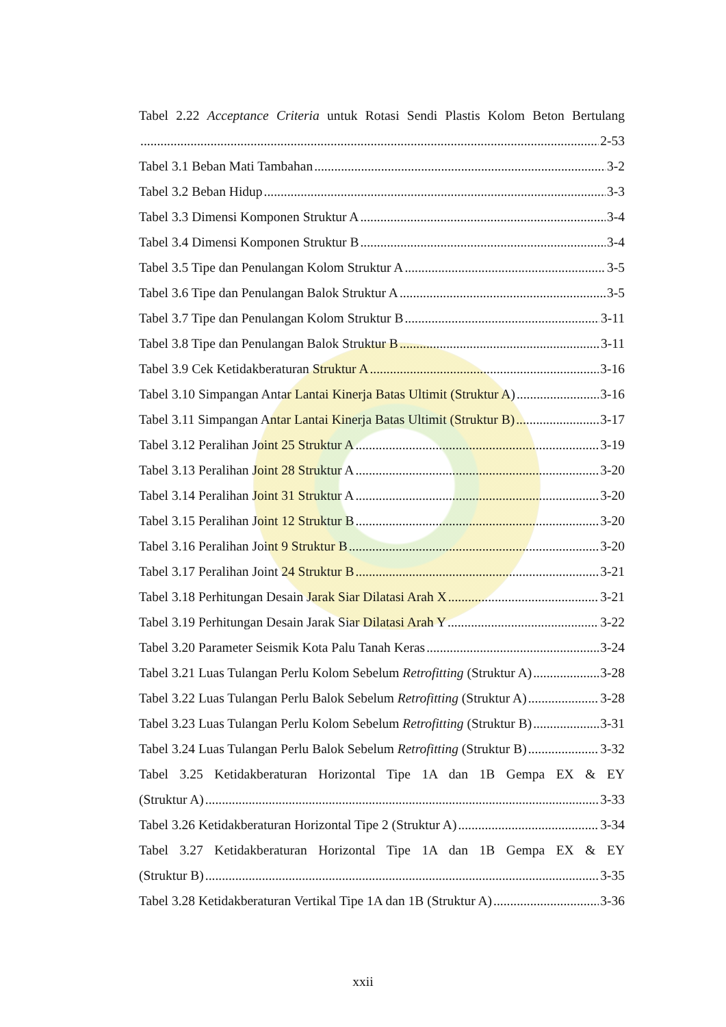Tabel 2.22 Acceptance Criteria untuk Rotasi Sendi Plastis Kolom Beton Bertulang
2-53
Tabel 3.1 Beban Mati Tambahan 3-2
Tabel 3.2 Beban Hidup 3-3
Tabel 3.3 Dimensi Komponen Struktur A 3-4
Tabel 3.4 Dimensi Komponen Struktur B 3-4
Tabel 3.5 Tipe dan Penulangan Kolom Struktur A 3-5
Tabel 3.6 Tipe dan Penulangan Balok Struktur A 3-5
Tabel 3.7 Tipe dan Penulangan Kolom Struktur B 3-11
Tabel 3.8 Tipe dan Penulangan Balok Struktur B 3-11
Tabel 3.9 Cek Ketidakberaturan Struktur A 3-16
Tabel 3.10 Simpangan Antar Lantai Kinerja Batas Ultimit (Struktur A) 3-16
Tabel 3.11 Simpangan Antar Lantai Kinerja Batas Ultimit (Struktur B) 3-17
Tabel 3.12 Peralihan Joint 25 Struktur A 3-19
Tabel 3.13 Peralihan Joint 28 Struktur A 3-20
Tabel 3.14 Peralihan Joint 31 Struktur A 3-20
Tabel 3.15 Peralihan Joint 12 Struktur B 3-20
Tabel 3.16 Peralihan Joint 9 Struktur B 3-20
Tabel 3.17 Peralihan Joint 24 Struktur B 3-21
Tabel 3.18 Perhitungan Desain Jarak Siar Dilatasi Arah X 3-21
Tabel 3.19 Perhitungan Desain Jarak Siar Dilatasi Arah Y 3-22
Tabel 3.20 Parameter Seismik Kota Palu Tanah Keras 3-24
Tabel 3.21 Luas Tulangan Perlu Kolom Sebelum Retrofitting (Struktur A) 3-28
Tabel 3.22 Luas Tulangan Perlu Balok Sebelum Retrofitting (Struktur A) 3-28
Tabel 3.23 Luas Tulangan Perlu Kolom Sebelum Retrofitting (Struktur B) 3-31
Tabel 3.24 Luas Tulangan Perlu Balok Sebelum Retrofitting (Struktur B) 3-32
Tabel 3.25 Ketidakberaturan Horizontal Tipe 1A dan 1B Gempa EX & EY
(Struktur A) 3-33
Tabel 3.26 Ketidakberaturan Horizontal Tipe 2 (Struktur A) 3-34
Tabel 3.27 Ketidakberaturan Horizontal Tipe 1A dan 1B Gempa EX & EY
(Struktur B) 3-35
Tabel 3.28 Ketidakberaturan Vertikal Tipe 1A dan 1B (Struktur A) 3-36
xxii